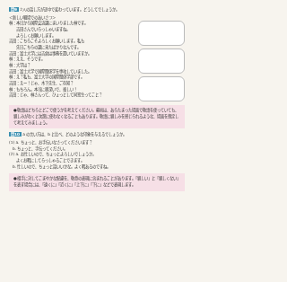問9 2人の話し方が途中で変わっています。どうしてでしょうか。
＜新しい職場でのあいさつ＞
林：本日から国際交流課にまいりました林です。
　　吉田さんでいらっしゃいますね。
　　よろしくお願いします。
吉田：こちらこそよろしくお願いします。私も
　　先日こちらの課に来たばかりなんです。
吉田：富士大学には吉倉は事務を置いていますか。
林：ええ、そうです。
林：大学は？
吉田：富士大学で国際関係学を専攻していました。
林：え？私も、富士大学の国際関係学部です。
吉田：えー！じゃ、木下先生、ご存知？
林：もちろん。本当に奥深いで、楽しい！
吉田：じゃ、林さんって、ひょっとして同窓生ってこと？
●敬語はどちらとどこで使うかを考えてください。最初は、あらたまった場面で敬語を使っていても、親しみがわくと次第に使わなくなることもあります。敬語に親しみを感じられるような、場面を想定して考えてみましょう。
問10 a の言い方は、b と比べ、どのような印象を与えるでしょうか。
(1) a. ちょっと、お手伝いなさってくださいます？
　b. ちょっと、手伝ってください。
(2) a. お忙しいので、ちょっとよろしいでしょうか。
　　よくお暇にしてらっしゃることできます。
　b. 忙しいので、ちょっと話いいかな。よく暇あるのですね。
●相手に対してこまやかな配慮を、敬意の表現に含まれることがあります。「親しい」と「親しくない」を表す場合には、「遠くに」「近くに」「上下に」「下に」などで表現します。